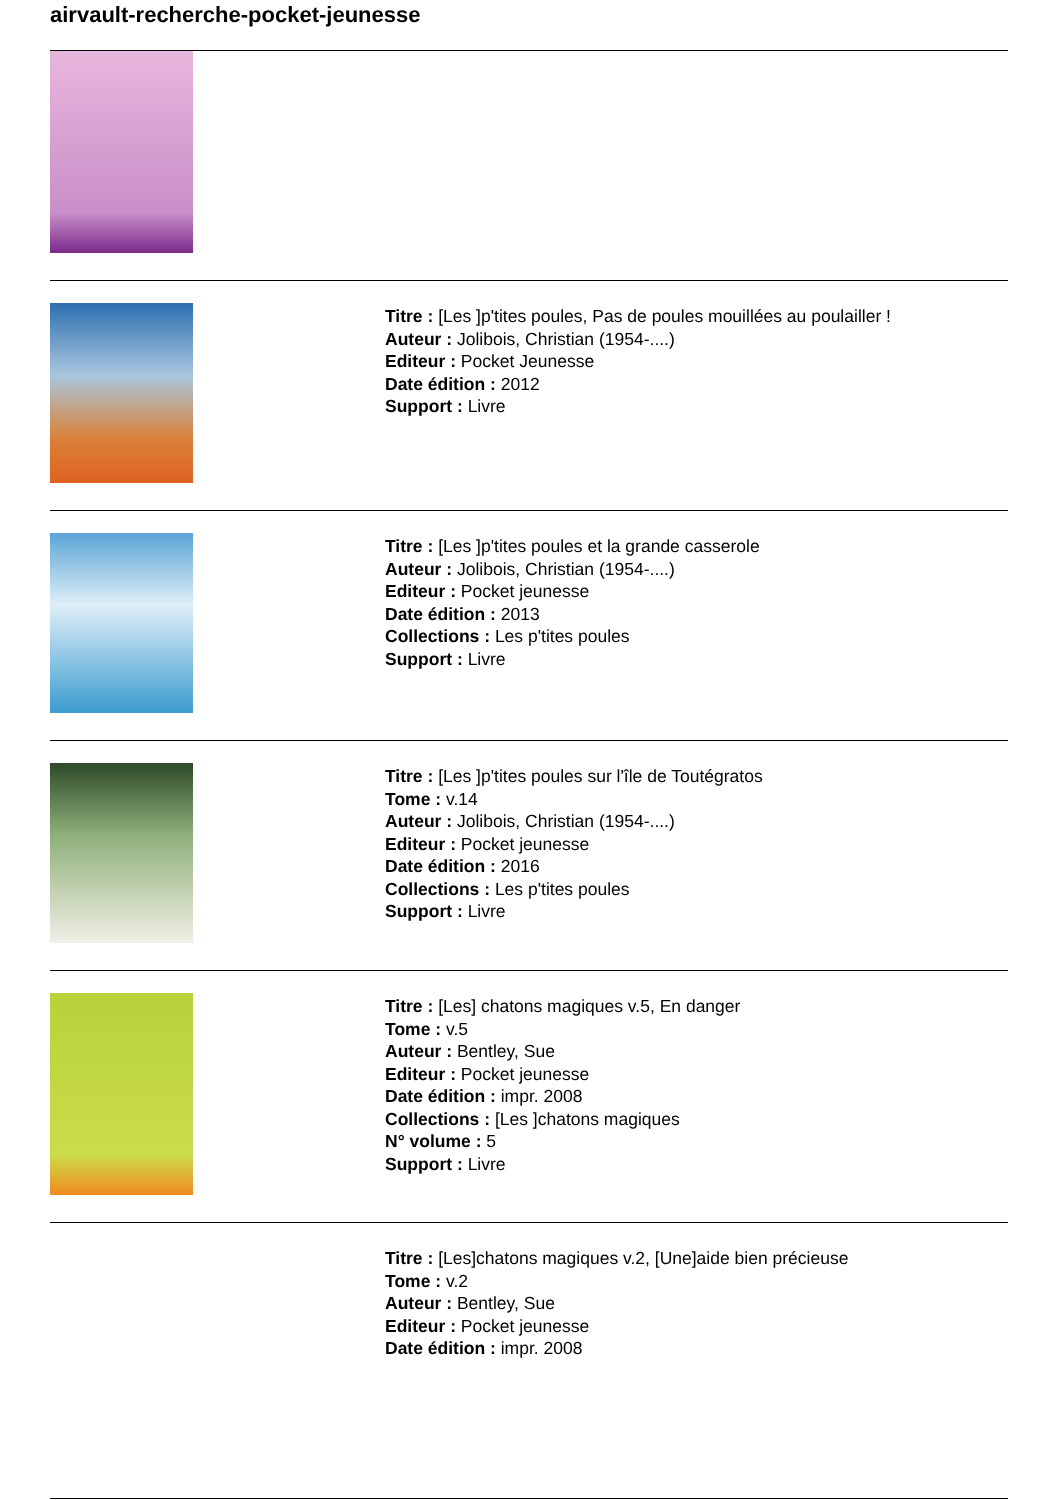airvault-recherche-pocket-jeunesse
Titre : [Les ]p'tites poules, Pas de poules mouillées au poulailler !
Auteur : Jolibois, Christian (1954-....)
Editeur : Pocket Jeunesse
Date édition : 2012
Support : Livre
Titre : [Les ]p'tites poules et la grande casserole
Auteur : Jolibois, Christian (1954-....)
Editeur : Pocket jeunesse
Date édition : 2013
Collections : Les p'tites poules
Support : Livre
Titre : [Les ]p'tites poules sur l'île de Toutégratos
Tome : v.14
Auteur : Jolibois, Christian (1954-....)
Editeur : Pocket jeunesse
Date édition : 2016
Collections : Les p'tites poules
Support : Livre
Titre : [Les] chatons magiques v.5, En danger
Tome : v.5
Auteur : Bentley, Sue
Editeur : Pocket jeunesse
Date édition : impr. 2008
Collections : [Les ]chatons magiques
N° volume : 5
Support : Livre
Titre : [Les]chatons magiques v.2, [Une]aide bien précieuse
Tome : v.2
Auteur : Bentley, Sue
Editeur : Pocket jeunesse
Date édition : impr. 2008